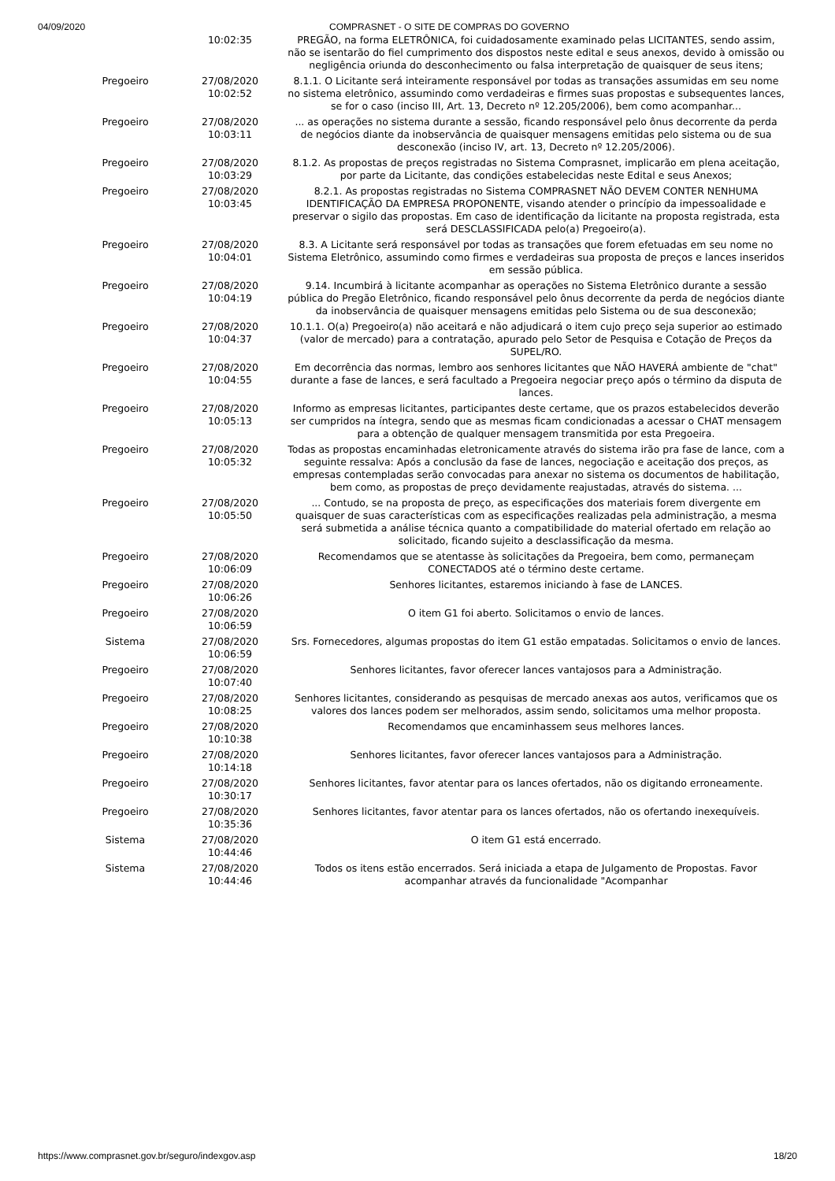04/09/2020 COMPRASNET - O SITE DE COMPRAS DO GOVERNO
| | 10:02:35 | PREGÃO, na forma ELETRÔNICA, foi cuidadosamente examinado pelas LICITANTES, sendo assim, não se isentarão do fiel cumprimento dos dispostos neste edital e seus anexos, devido à omissão ou negligência oriunda do desconhecimento ou falsa interpretação de quaisquer de seus itens; |
| Pregoeiro | 27/08/2020 10:02:52 | 8.1.1. O Licitante será inteiramente responsável por todas as transações assumidas em seu nome no sistema eletrônico, assumindo como verdadeiras e firmes suas propostas e subsequentes lances, se for o caso (inciso III, Art. 13, Decreto nº 12.205/2006), bem como acompanhar... |
| Pregoeiro | 27/08/2020 10:03:11 | ... as operações no sistema durante a sessão, ficando responsável pelo ônus decorrente da perda de negócios diante da inobservância de quaisquer mensagens emitidas pelo sistema ou de sua desconexão (inciso IV, art. 13, Decreto nº 12.205/2006). |
| Pregoeiro | 27/08/2020 10:03:29 | 8.1.2. As propostas de preços registradas no Sistema Comprasnet, implicarão em plena aceitação, por parte da Licitante, das condições estabelecidas neste Edital e seus Anexos; |
| Pregoeiro | 27/08/2020 10:03:45 | 8.2.1. As propostas registradas no Sistema COMPRASNET NÃO DEVEM CONTER NENHUMA IDENTIFICAÇÃO DA EMPRESA PROPONENTE, visando atender o princípio da impessoalidade e preservar o sigilo das propostas. Em caso de identificação da licitante na proposta registrada, esta será DESCLASSIFICADA pelo(a) Pregoeiro(a). |
| Pregoeiro | 27/08/2020 10:04:01 | 8.3. A Licitante será responsável por todas as transações que forem efetuadas em seu nome no Sistema Eletrônico, assumindo como firmes e verdadeiras sua proposta de preços e lances inseridos em sessão pública. |
| Pregoeiro | 27/08/2020 10:04:19 | 9.14. Incumbirá à licitante acompanhar as operações no Sistema Eletrônico durante a sessão pública do Pregão Eletrônico, ficando responsável pelo ônus decorrente da perda de negócios diante da inobservância de quaisquer mensagens emitidas pelo Sistema ou de sua desconexão; |
| Pregoeiro | 27/08/2020 10:04:37 | 10.1.1. O(a) Pregoeiro(a) não aceitará e não adjudicará o item cujo preço seja superior ao estimado (valor de mercado) para a contratação, apurado pelo Setor de Pesquisa e Cotação de Preços da SUPEL/RO. |
| Pregoeiro | 27/08/2020 10:04:55 | Em decorrência das normas, lembro aos senhores licitantes que NÃO HAVERÁ ambiente de "chat" durante a fase de lances, e será facultado a Pregoeira negociar preço após o término da disputa de lances. |
| Pregoeiro | 27/08/2020 10:05:13 | Informo as empresas licitantes, participantes deste certame, que os prazos estabelecidos deverão ser cumpridos na íntegra, sendo que as mesmas ficam condicionadas a acessar o CHAT mensagem para a obtenção de qualquer mensagem transmitida por esta Pregoeira. |
| Pregoeiro | 27/08/2020 10:05:32 | Todas as propostas encaminhadas eletronicamente através do sistema irão pra fase de lance, com a seguinte ressalva: Após a conclusão da fase de lances, negociação e aceitação dos preços, as empresas contempladas serão convocadas para anexar no sistema os documentos de habilitação, bem como, as propostas de preço devidamente reajustadas, através do sistema. ... |
| Pregoeiro | 27/08/2020 10:05:50 | ... Contudo, se na proposta de preço, as especificações dos materiais forem divergente em quaisquer de suas características com as especificações realizadas pela administração, a mesma será submetida a análise técnica quanto a compatibilidade do material ofertado em relação ao solicitado, ficando sujeito a desclassificação da mesma. |
| Pregoeiro | 27/08/2020 10:06:09 | Recomendamos que se atentasse às solicitações da Pregoeira, bem como, permaneçam CONECTADOS até o término deste certame. |
| Pregoeiro | 27/08/2020 10:06:26 | Senhores licitantes, estaremos iniciando à fase de LANCES. |
| Pregoeiro | 27/08/2020 10:06:59 | O item G1 foi aberto. Solicitamos o envio de lances. |
| Sistema | 27/08/2020 10:06:59 | Srs. Fornecedores, algumas propostas do item G1 estão empatadas. Solicitamos o envio de lances. |
| Pregoeiro | 27/08/2020 10:07:40 | Senhores licitantes, favor oferecer lances vantajosos para a Administração. |
| Pregoeiro | 27/08/2020 10:08:25 | Senhores licitantes, considerando as pesquisas de mercado anexas aos autos, verificamos que os valores dos lances podem ser melhorados, assim sendo, solicitamos uma melhor proposta. |
| Pregoeiro | 27/08/2020 10:10:38 | Recomendamos que encaminhassem seus melhores lances. |
| Pregoeiro | 27/08/2020 10:14:18 | Senhores licitantes, favor oferecer lances vantajosos para a Administração. |
| Pregoeiro | 27/08/2020 10:30:17 | Senhores licitantes, favor atentar para os lances ofertados, não os digitando erroneamente. |
| Pregoeiro | 27/08/2020 10:35:36 | Senhores licitantes, favor atentar para os lances ofertados, não os ofertando inexequíveis. |
| Sistema | 27/08/2020 10:44:46 | O item G1 está encerrado. |
| Sistema | 27/08/2020 10:44:46 | Todos os itens estão encerrados. Será iniciada a etapa de Julgamento de Propostas. Favor acompanhar através da funcionalidade "Acompanhar |
https://www.comprasnet.gov.br/seguro/indexgov.asp 18/20